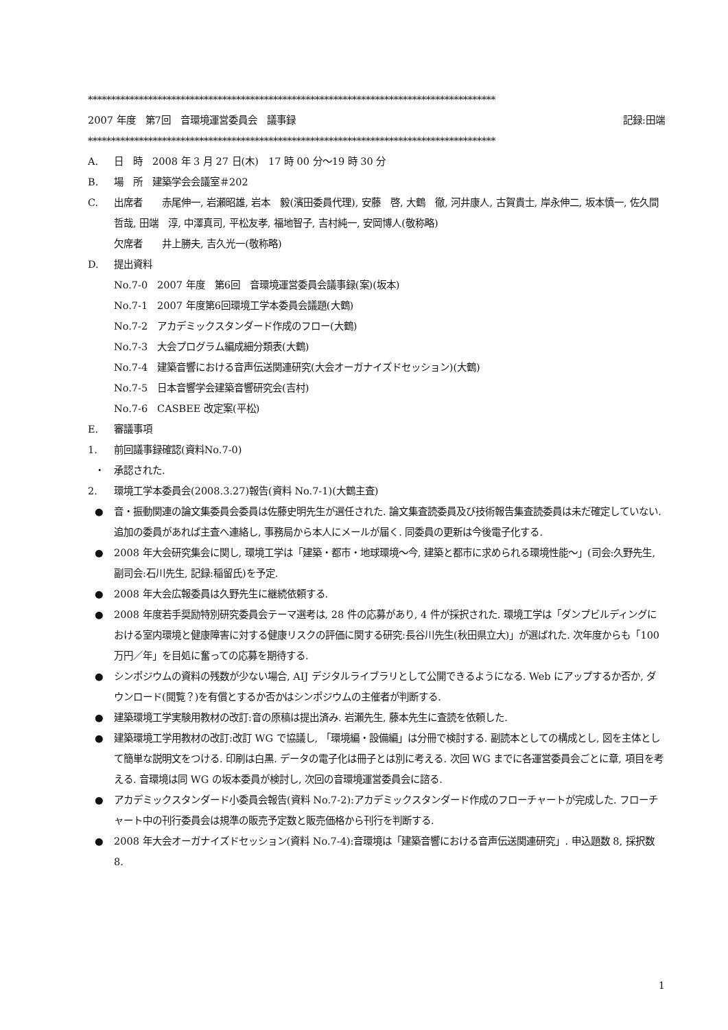****************************************************************************************
2007 年度　第7回　音環境運営委員会　議事録 記録:田端
****************************************************************************************
A. 日　時　2008 年 3 月 27 日(木)　17 時 00 分～19 時 30 分
B. 場　所　建築学会会議室＃202
C. 出席者　　赤尾伸一, 岩瀬昭雄, 岩本　毅(濱田委員代理), 安藤　啓, 大鶴　徹, 河井康人, 古賀貴士, 岸永伸二, 坂本慎一, 佐久間哲哉, 田端　淳, 中澤真司, 平松友孝, 福地智子, 吉村純一, 安岡博人(敬称略)
欠席者　　井上勝夫, 吉久光一(敬称略)
D. 提出資料
No.7-0　2007 年度　第6回　音環境運営委員会議事録(案)(坂本)
No.7-1　2007 年度第6回環境工学本委員会議題(大鶴)
No.7-2　アカデミックスタンダード作成のフロー(大鶴)
No.7-3　大会プログラム編成細分類表(大鶴)
No.7-4　建築音響における音声伝送関連研究(大会オーガナイズドセッション)(大鶴)
No.7-5　日本音響学会建築音響研究会(吉村)
No.7-6　CASBEE 改定案(平松)
E. 審議事項
1. 前回議事録確認(資料No.7-0)
・ 承認された.
2. 環境工学本委員会(2008.3.27)報告(資料 No.7-1)(大鶴主査)
● 音・振動関連の論文集委員会委員は佐藤史明先生が選任された. 論文集査読委員及び技術報告集査読委員は未だ確定していない. 追加の委員があれば主査へ連絡し, 事務局から本人にメールが届く. 同委員の更新は今後電子化する.
● 2008 年大会研究集会に関し, 環境工学は「建築・都市・地球環境～今, 建築と都市に求められる環境性能～」(司会:久野先生, 副司会:石川先生, 記録:稲留氏)を予定.
● 2008 年大会広報委員は久野先生に継続依頼する.
● 2008 年度若手奨励特別研究委員会テーマ選考は, 28 件の応募があり, 4 件が採択された. 環境工学は「ダンプビルディングにおける室内環境と健康障害に対する健康リスクの評価に関する研究:長谷川先生(秋田県立大)」が選ばれた. 次年度からも「100 万円／年」を目処に奮っての応募を期待する.
● シンポジウムの資料の残数が少ない場合, AIJ デジタルライブラリとして公開できるようになる. Web にアップするか否か, ダウンロード(閲覧？)を有償とするか否かはシンポジウムの主催者が判断する.
● 建築環境工学実験用教材の改訂:音の原稿は提出済み. 岩瀬先生, 藤本先生に査読を依頼した.
● 建築環境工学用教材の改訂:改訂 WG で協議し, 「環境編・設備編」は分冊で検討する. 副読本としての構成とし, 図を主体として簡単な説明文をつける. 印刷は白黒. データの電子化は冊子とは別に考える. 次回 WG までに各運営委員会ごとに章, 項目を考える. 音環境は同 WG の坂本委員が検討し, 次回の音環境運営委員会に諮る.
● アカデミックスタンダード小委員会報告(資料 No.7-2):アカデミックスタンダード作成のフローチャートが完成した. フローチャート中の刊行委員会は規準の販売予定数と販売価格から刊行を判断する.
● 2008 年大会オーガナイズドセッション(資料 No.7-4):音環境は「建築音響における音声伝送関連研究」. 申込題数 8, 採択数 8.
1